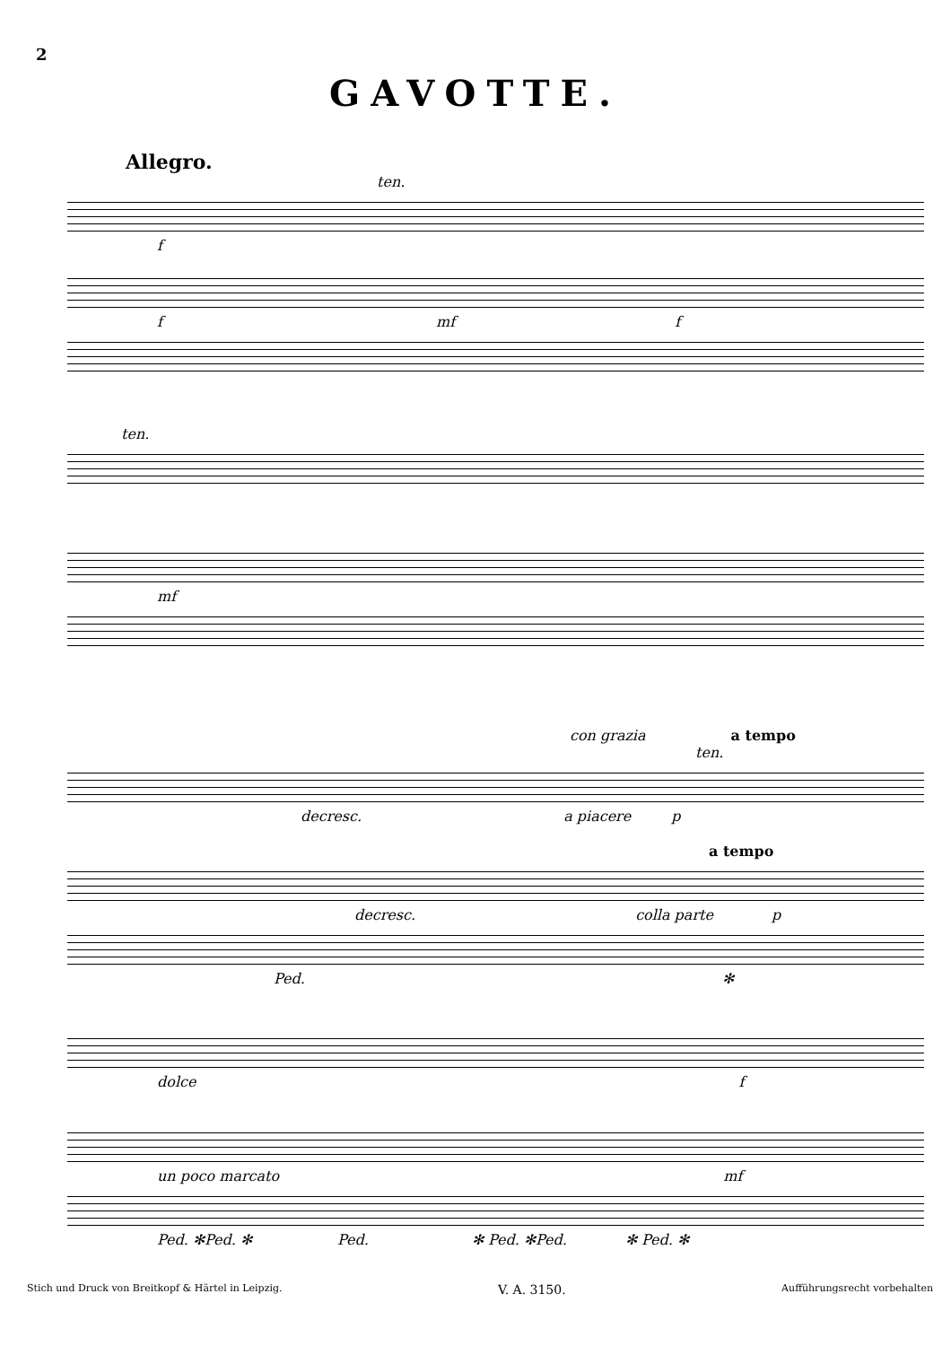2
GAVOTTE.
Allegro.
ten.
f
f mf f
ten.
mf
con grazia a tempo ten.
decresc. a piacere p
a tempo
decresc. colla parte p
Ped. ✻
dolce f
un poco marcato mf
Ped. ✻Ped. ✻ Ped. ✻ Ped. ✻Ped. ✻ Ped. ✻
Stich und Druck von Breitkopf & Härtel in Leipzig. V. A. 3150. Aufführungsrecht vorbehalten